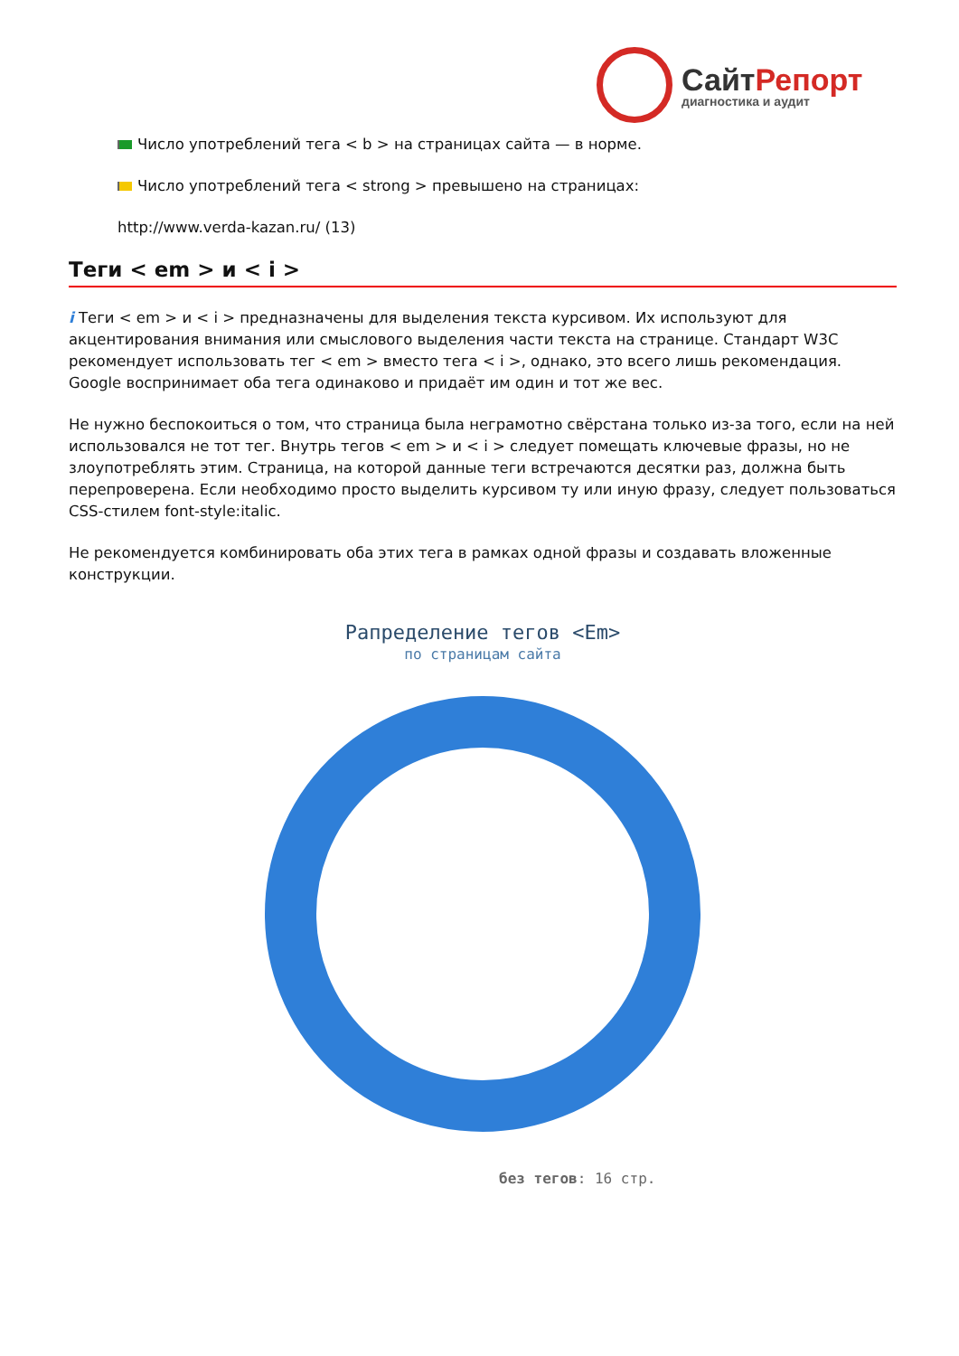СайтРепорт
диагностика и аудит
Число употреблений тега < b > на страницах сайта — в норме.
Число употреблений тега < strong > превышено на страницах:
http://www.verda-kazan.ru/ (13)
Теги < em > и < i >
i Теги < em > и < i > предназначены для выделения текста курсивом. Их используют для акцентирования внимания или смыслового выделения части текста на странице. Стандарт W3C рекомендует использовать тег < em > вместо тега < i >, однако, это всего лишь рекомендация. Google воспринимает оба тега одинаково и придаёт им один и тот же вес.
Не нужно беспокоиться о том, что страница была неграмотно свёрстана только из-за того, если на ней использовался не тот тег. Внутрь тегов < em > и < i > следует помещать ключевые фразы, но не злоупотреблять этим. Страница, на которой данные теги встречаются десятки раз, должна быть перепроверена. Если необходимо просто выделить курсивом ту или иную фразу, следует пользоваться CSS-стилем font-style:italic.
Не рекомендуется комбинировать оба этих тега в рамках одной фразы и создавать вложенные конструкции.
Рапределение тегов <Em>
по страницам сайта
без тегов: 16 стр.